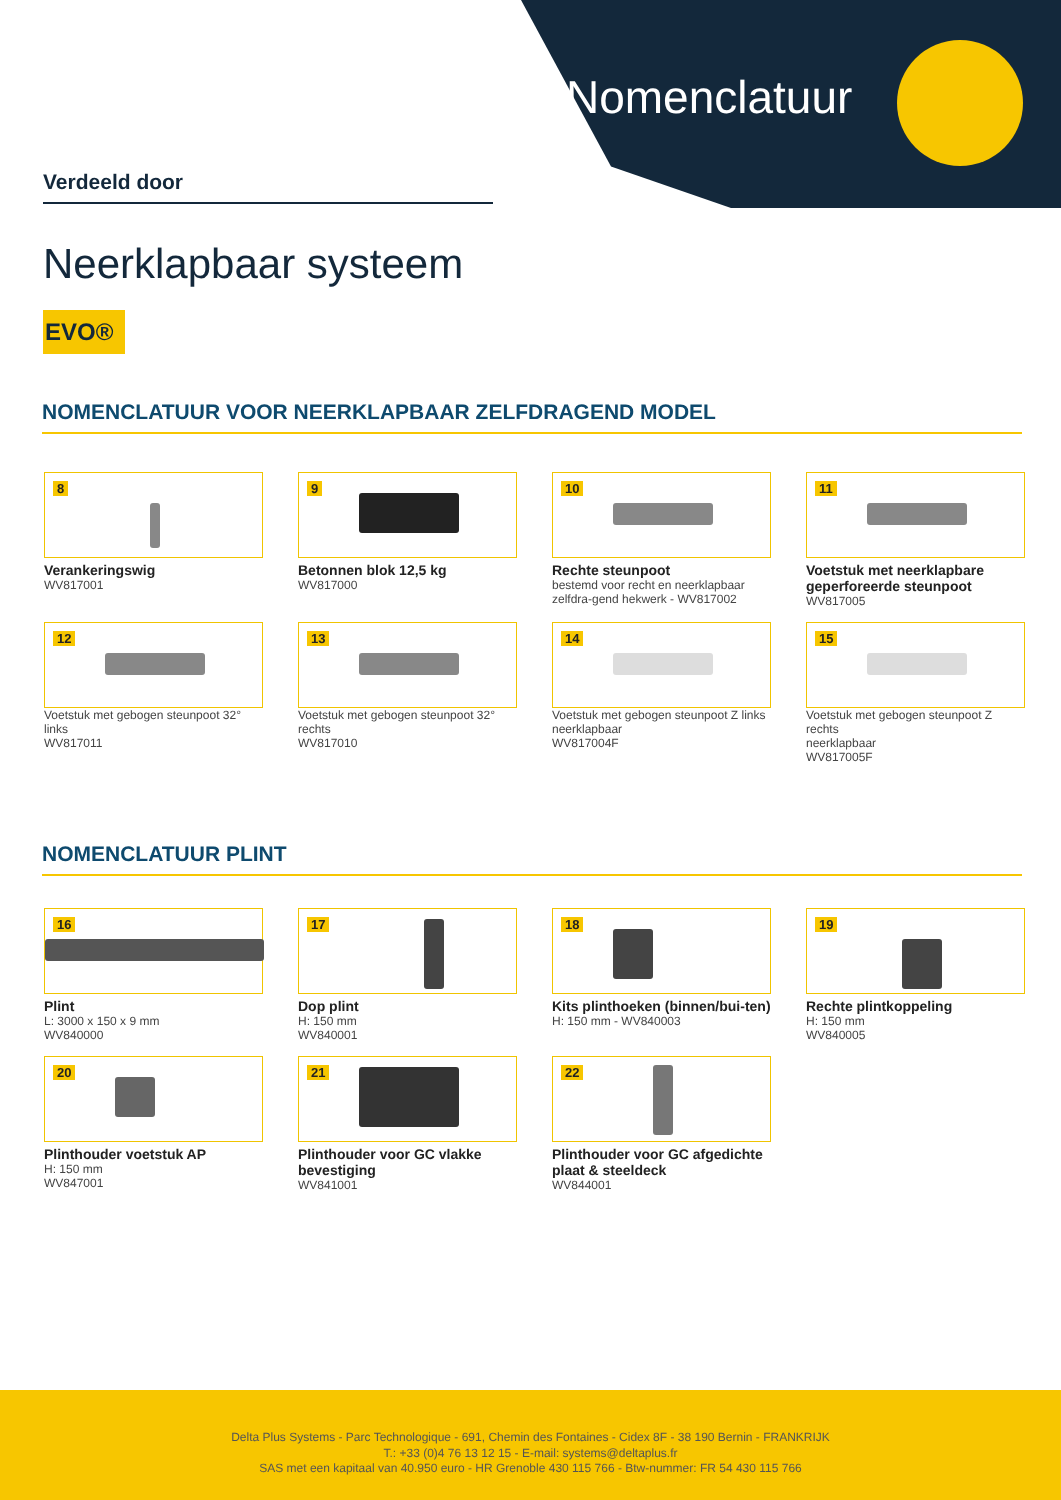Nomenclatuur
Verdeeld door
Neerklapbaar systeem
EVO®
NOMENCLATUUR VOOR NEERKLAPBAAR ZELFDRAGEND MODEL
8
Verankeringswig
WV817001
9
Betonnen blok 12,5 kg
WV817000
10
Rechte steunpoot
bestemd voor recht en neerklapbaar zelfdra-gend hekwerk - WV817002
11
Voetstuk met neerklapbare geperforeerde steunpoot
WV817005
12
Voetstuk met gebogen steunpoot 32° links
WV817011
13
Voetstuk met gebogen steunpoot 32° rechts
WV817010
14
Voetstuk met gebogen steunpoot Z links
neerklapbaar
WV817004F
15
Voetstuk met gebogen steunpoot Z rechts
neerklapbaar
WV817005F
NOMENCLATUUR PLINT
16
Plint
L: 3000 x 150 x 9 mm
WV840000
17
Dop plint
H: 150 mm
WV840001
18
Kits plinthoeken (binnen/bui-ten)
H: 150 mm - WV840003
19
Rechte plintkoppeling
H: 150 mm
WV840005
20
Plinthouder voetstuk AP
H: 150 mm
WV847001
21
Plinthouder voor GC vlakke bevestiging
WV841001
22
Plinthouder voor GC afgedichte plaat & steeldeck
WV844001
Delta Plus Systems - Parc Technologique - 691, Chemin des Fontaines - Cidex 8F - 38 190 Bernin - FRANKRIJK
T.: +33 (0)4 76 13 12 15 - E-mail: systems@deltaplus.fr
SAS met een kapitaal van 40.950 euro - HR Grenoble 430 115 766 - Btw-nummer: FR 54 430 115 766